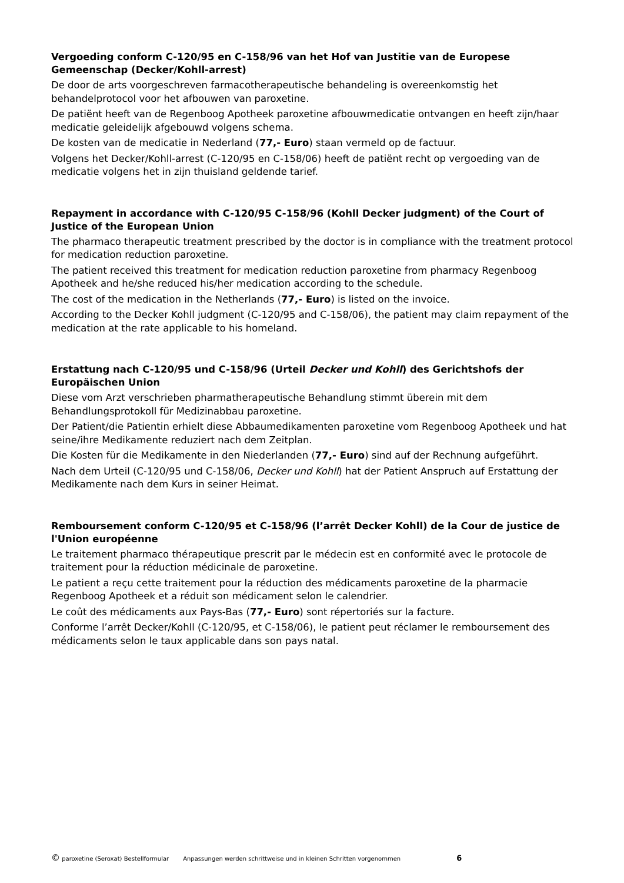Vergoeding conform C-120/95 en C-158/96 van het Hof van Justitie van de Europese Gemeenschap (Decker/Kohll-arrest)
De door de arts voorgeschreven farmacotherapeutische behandeling is overeenkomstig het behandelprotocol voor het afbouwen van paroxetine.
De patiënt heeft van de Regenboog Apotheek paroxetine afbouwmedicatie ontvangen en heeft zijn/haar medicatie geleidelijk afgebouwd volgens schema.
De kosten van de medicatie in Nederland (77,- Euro) staan vermeld op de factuur.
Volgens het Decker/Kohll-arrest (C-120/95 en C-158/06) heeft de patiënt recht op vergoeding van de medicatie volgens het in zijn thuisland geldende tarief.
Repayment in accordance with C-120/95 C-158/96 (Kohll Decker judgment) of the Court of Justice of the European Union
The pharmaco therapeutic treatment prescribed by the doctor is in compliance with the treatment protocol for medication reduction paroxetine.
The patient received this treatment for medication reduction paroxetine from pharmacy Regenboog Apotheek and he/she reduced his/her medication according to the schedule.
The cost of the medication in the Netherlands (77,- Euro) is listed on the invoice.
According to the Decker Kohll judgment (C-120/95 and C-158/06), the patient may claim repayment of the medication at the rate applicable to his homeland.
Erstattung nach C-120/95 und C-158/96 (Urteil Decker und Kohll) des Gerichtshofs der Europäischen Union
Diese vom Arzt verschrieben pharmatherapeutische Behandlung stimmt überein mit dem Behandlungsprotokoll für Medizinabbau paroxetine.
Der Patient/die Patientin erhielt diese Abbaumedikamenten paroxetine vom Regenboog Apotheek und hat seine/ihre Medikamente reduziert nach dem Zeitplan.
Die Kosten für die Medikamente in den Niederlanden (77,- Euro) sind auf der Rechnung aufgeführt.
Nach dem Urteil (C-120/95 und C-158/06, Decker und Kohll) hat der Patient Anspruch auf Erstattung der Medikamente nach dem Kurs in seiner Heimat.
Remboursement conform C-120/95 et C-158/96 (l’arrêt Decker Kohll) de la Cour de justice de l'Union européenne
Le traitement pharmaco thérapeutique prescrit par le médecin est en conformité avec le protocole de traitement pour la réduction médicinale de paroxetine.
Le patient a reçu cette traitement pour la réduction des médicaments paroxetine de la pharmacie Regenboog Apotheek et a réduit son médicament selon le calendrier.
Le coût des médicaments aux Pays-Bas (77,- Euro) sont répertoriés sur la facture.
Conforme l’arrêt Decker/Kohll (C-120/95, et C-158/06), le patient peut réclamer le remboursement des médicaments selon le taux applicable dans son pays natal.
© paroxetine (Seroxat) Bestellformular Anpassungen werden schrittweise und in kleinen Schritten vorgenommen 6